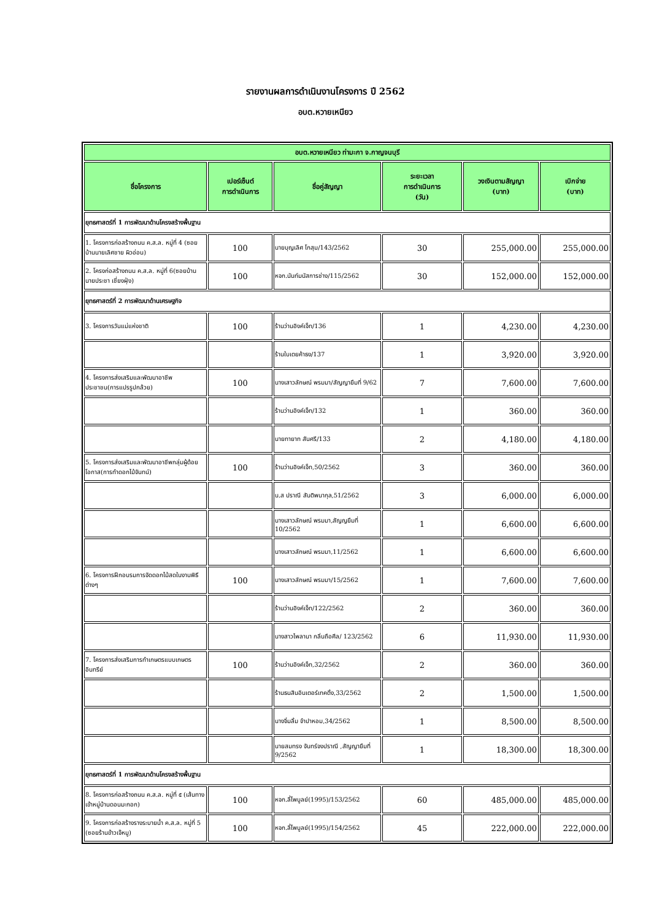รายงานผลการดำเนินงานโครงการ ปี 2562
อบต.หวายเหนียว
| อบต.หวายเหนียว ท่ามะกา จ.กาญจนบุรี | | | | | |
| --- | --- | --- | --- | --- | --- |
| ชื่อโครงการ | เปอร์เซ็นต์ การดำเนินการ | ชื่อคู่สัญญา | ระยะเวลา การดำเนินการ (วัน) | วงเงินตามสัญญา (บาท) | เบิกจ่าย (บาท) |
| ยุทธศาสตร์ที่ 1 การพัฒนาด้านโครงสร้างพื้นฐาน | | | | | |
| 1. โครงการก่อสร้างถนน ค.ส.ล. หมู่ที่ 4 (ซอยบ้านนายเลิศชาย ผิวอ่อน) | 100 | นายบุญเลิศ โกสุม/143/2562 | 30 | 255,000.00 | 255,000.00 |
| 2. โครงก่อสร้างถนน ค.ส.ล. หมู่ที่ 6(ซอยบ้านนายประชา เชี่ยงฝุ่ง) | 100 | หจก.นันท์มนัสการช่าง/115/2562 | 30 | 152,000.00 | 152,000.00 |
| ยุทธศาสตร์ที่ 2 การพัฒนาด้านเศรษฐกิจ | | | | | |
| 3. โครงการวันแม่แห่งชาติ | 100 | ร้านว่านอิงค์เจ็ท/136 | 1 | 4,230.00 | 4,230.00 |
| | | ร้านใบเตยค้าธง/137 | 1 | 3,920.00 | 3,920.00 |
| 4. โครงการส่งเสริมและพัฒนาอาชีพประชาชน(การแปรรูปกล้วย) | 100 | นางเสาวลักษณ์ พรมมา/สัญญายืมที่ 9/62 | 7 | 7,600.00 | 7,600.00 |
| | | ร้านว่านอิงค์เจ็ท/132 | 1 | 360.00 | 360.00 |
| | | นายทายาท สันศรี/133 | 2 | 4,180.00 | 4,180.00 |
| 5. โครงการส่งเสริมและพัฒนาอาชีพกลุ่มผู้ด้อยโอกาส(การทำดอกไม้จันทน์) | 100 | ร้านว่านอิงค์เจ็ท,50/2562 | 3 | 360.00 | 360.00 |
| | | น.ส ปราณี สันติพนากุล,51/2562 | 3 | 6,000.00 | 6,000.00 |
| | | นางเสาวลักษณ์ พรมมา,สัญญยืมที่ 10/2562 | 1 | 6,600.00 | 6,600.00 |
| | | นางเสาวลักษณ์ พรมมา,11/2562 | 1 | 6,600.00 | 6,600.00 |
| 6. โครงการฝึกอบรมการจัดดอกไม้สดในงานพิธีต่างๆ | 100 | นางเสาวลักษณ์ พรมมา/15/2562 | 1 | 7,600.00 | 7,600.00 |
| | | ร้านว่านอิงค์เจ็ท/122/2562 | 2 | 360.00 | 360.00 |
| | | นางสาวไพลานา กลิ่นถือศีล/ 123/2562 | 6 | 11,930.00 | 11,930.00 |
| 7. โครงการส่งเสริมการทำเกษตรแบบเกษตรอินทรีย์ | 100 | ร้านว่านอิงค์เจ็ท,32/2562 | 2 | 360.00 | 360.00 |
| | | ร้านธนสินอินเตอร์เทคดิ้ง,33/2562 | 2 | 1,500.00 | 1,500.00 |
| | | นางจิ๋มลิ้ม จำปาหอม,34/2562 | 1 | 8,500.00 | 8,500.00 |
| | | นายสมทรง จันทร์จงปราณี ,สัญญายืมที่ 9/2562 | 1 | 18,300.00 | 18,300.00 |
| ยุทธศาสตร์ที่ 1 การพัฒนาด้านโครงสร้างพื้นฐาน | | | | | |
| 8. โครงการก่อสร้างถนน ค.ส.ล. หมู่ที่ ๕ (เส้นทางเข้าหมู่บ้านดอนมะกอก) | 100 | หจก.ลี้ไพบูลย์(1995)/153/2562 | 60 | 485,000.00 | 485,000.00 |
| 9. โครงการก่อสร้างรางระบายน้ำ ค.ส.ล. หมู่ที่ 5 (ซอยร้านข้าวเจ๊หมู) | 100 | หจก.ลี้ไพบูลย์(1995)/154/2562 | 45 | 222,000.00 | 222,000.00 |